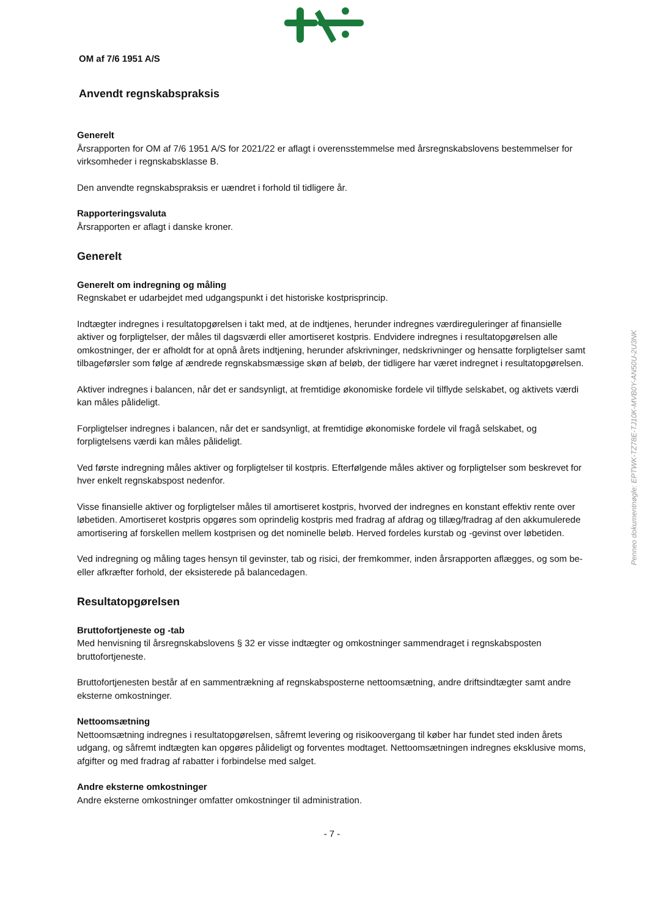OM af 7/6 1951 A/S
Anvendt regnskabspraksis
Generelt
Årsrapporten for OM af 7/6 1951 A/S for 2021/22 er aflagt i overensstemmelse med årsregnskabslovens bestemmelser for virksomheder i regnskabsklasse B.
Den anvendte regnskabspraksis er uændret i forhold til tidligere år.
Rapporteringsvaluta
Årsrapporten er aflagt i danske kroner.
Generelt
Generelt om indregning og måling
Regnskabet er udarbejdet med udgangspunkt i det historiske kostprisprincip.
Indtægter indregnes i resultatopgørelsen i takt med, at de indtjenes, herunder indregnes værdireguleringer af finansielle aktiver og forpligtelser, der måles til dagsværdi eller amortiseret kostpris. Endvidere indregnes i resultatopgørelsen alle omkostninger, der er afholdt for at opnå årets indtjening, herunder afskrivninger, nedskrivninger og hensatte forpligtelser samt tilbageførsler som følge af ændrede regnskabsmæssige skøn af beløb, der tidligere har været indregnet i resultatopgørelsen.
Aktiver indregnes i balancen, når det er sandsynligt, at fremtidige økonomiske fordele vil tilflyde selskabet, og aktivets værdi kan måles pålideligt.
Forpligtelser indregnes i balancen, når det er sandsynligt, at fremtidige økonomiske fordele vil fragå selskabet, og forpligtelsens værdi kan måles pålideligt.
Ved første indregning måles aktiver og forpligtelser til kostpris. Efterfølgende måles aktiver og forpligtelser som beskrevet for hver enkelt regnskabspost nedenfor.
Visse finansielle aktiver og forpligtelser måles til amortiseret kostpris, hvorved der indregnes en konstant effektiv rente over løbetiden. Amortiseret kostpris opgøres som oprindelig kostpris med fradrag af afdrag og tillæg/fradrag af den akkumulerede amortisering af forskellen mellem kostprisen og det nominelle beløb. Herved fordeles kurstab og -gevinst over løbetiden.
Ved indregning og måling tages hensyn til gevinster, tab og risici, der fremkommer, inden årsrapporten aflægges, og som be- eller afkræfter forhold, der eksisterede på balancedagen.
Resultatopgørelsen
Bruttofortjeneste og -tab
Med henvisning til årsregnskabslovens § 32 er visse indtægter og omkostninger sammendraget i regnskabsposten bruttofortjeneste.
Bruttofortjenesten består af en sammentrækning af regnskabsposterne nettoomsætning, andre driftsindtægter samt andre eksterne omkostninger.
Nettoomsætning
Nettoomsætning indregnes i resultatopgørelsen, såfremt levering og risikoovergang til køber har fundet sted inden årets udgang, og såfremt indtægten kan opgøres pålideligt og forventes modtaget. Nettoomsætningen indregnes eksklusive moms, afgifter og med fradrag af rabatter i forbindelse med salget.
Andre eksterne omkostninger
Andre eksterne omkostninger omfatter omkostninger til administration.
- 7 -
Penneo dokumentnøgle: EPTWK-TZ78E-TJ10K-MVB0Y-AN50U-2U3NK